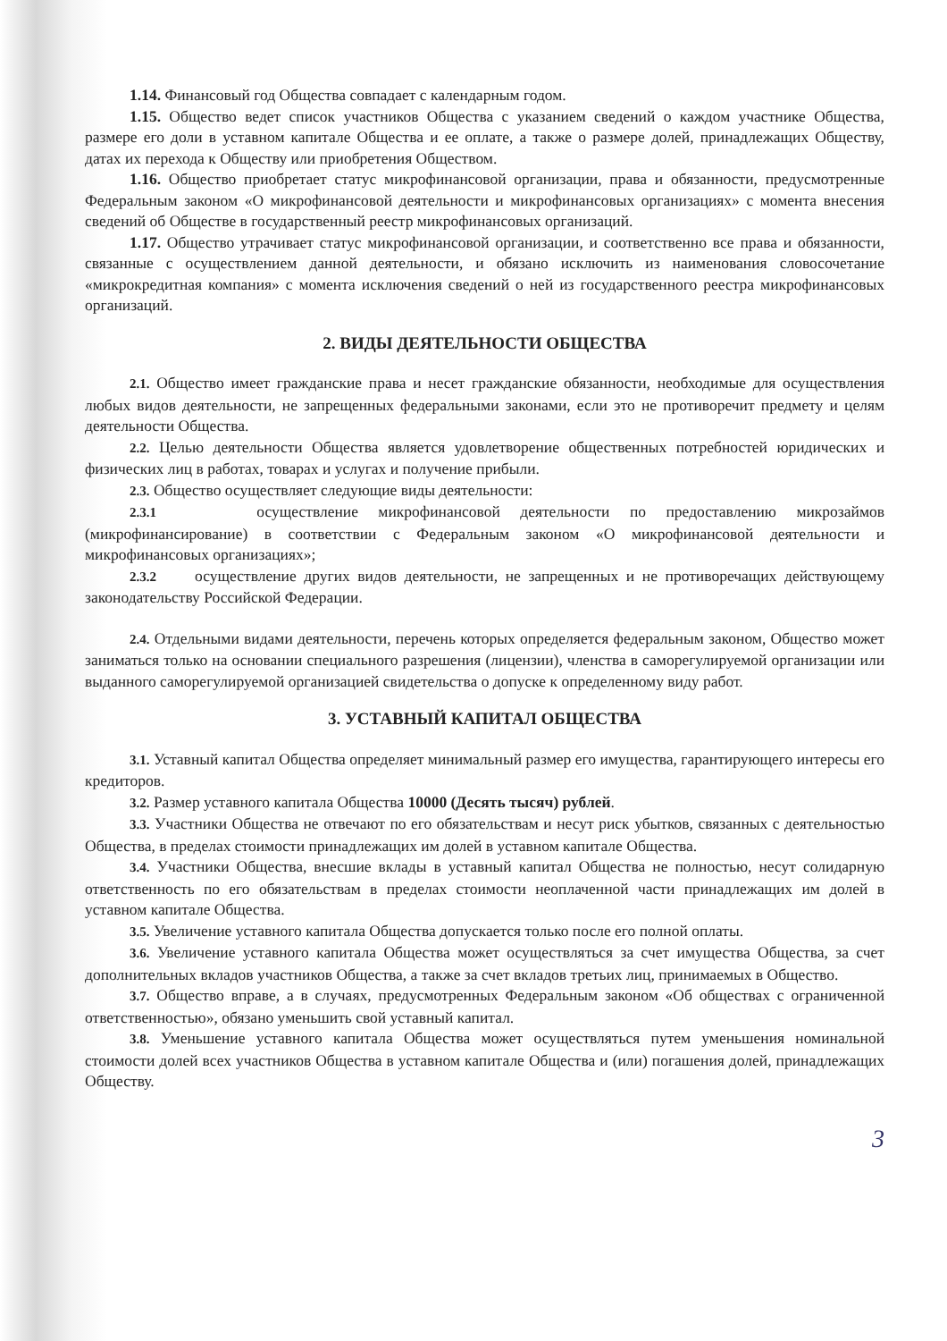1.14. Финансовый год Общества совпадает с календарным годом.
1.15. Общество ведет список участников Общества с указанием сведений о каждом участнике Общества, размере его доли в уставном капитале Общества и ее оплате, а также о размере долей, принадлежащих Обществу, датах их перехода к Обществу или приобретения Обществом.
1.16. Общество приобретает статус микрофинансовой организации, права и обязанности, предусмотренные Федеральным законом «О микрофинансовой деятельности и микрофинансовых организациях» с момента внесения сведений об Обществе в государственный реестр микрофинансовых организаций.
1.17. Общество утрачивает статус микрофинансовой организации, и соответственно все права и обязанности, связанные с осуществлением данной деятельности, и обязано исключить из наименования словосочетание «микрокредитная компания» с момента исключения сведений о ней из государственного реестра микрофинансовых организаций.
2. ВИДЫ ДЕЯТЕЛЬНОСТИ ОБЩЕСТВА
2.1. Общество имеет гражданские права и несет гражданские обязанности, необходимые для осуществления любых видов деятельности, не запрещенных федеральными законами, если это не противоречит предмету и целям деятельности Общества.
2.2. Целью деятельности Общества является удовлетворение общественных потребностей юридических и физических лиц в работах, товарах и услугах и получение прибыли.
2.3. Общество осуществляет следующие виды деятельности:
2.3.1 осуществление микрофинансовой деятельности по предоставлению микрозаймов (микрофинансирование) в соответствии с Федеральным законом «О микрофинансовой деятельности и микрофинансовых организациях»;
2.3.2 осуществление других видов деятельности, не запрещенных и не противоречащих действующему законодательству Российской Федерации.
2.4. Отдельными видами деятельности, перечень которых определяется федеральным законом, Общество может заниматься только на основании специального разрешения (лицензии), членства в саморегулируемой организации или выданного саморегулируемой организацией свидетельства о допуске к определенному виду работ.
3. УСТАВНЫЙ КАПИТАЛ ОБЩЕСТВА
3.1. Уставный капитал Общества определяет минимальный размер его имущества, гарантирующего интересы его кредиторов.
3.2. Размер уставного капитала Общества 10000 (Десять тысяч) рублей.
3.3. Участники Общества не отвечают по его обязательствам и несут риск убытков, связанных с деятельностью Общества, в пределах стоимости принадлежащих им долей в уставном капитале Общества.
3.4. Участники Общества, внесшие вклады в уставный капитал Общества не полностью, несут солидарную ответственность по его обязательствам в пределах стоимости неоплаченной части принадлежащих им долей в уставном капитале Общества.
3.5. Увеличение уставного капитала Общества допускается только после его полной оплаты.
3.6. Увеличение уставного капитала Общества может осуществляться за счет имущества Общества, за счет дополнительных вкладов участников Общества, а также за счет вкладов третьих лиц, принимаемых в Общество.
3.7. Общество вправе, а в случаях, предусмотренных Федеральным законом «Об обществах с ограниченной ответственностью», обязано уменьшить свой уставный капитал.
3.8. Уменьшение уставного капитала Общества может осуществляться путем уменьшения номинальной стоимости долей всех участников Общества в уставном капитале Общества и (или) погашения долей, принадлежащих Обществу.
3